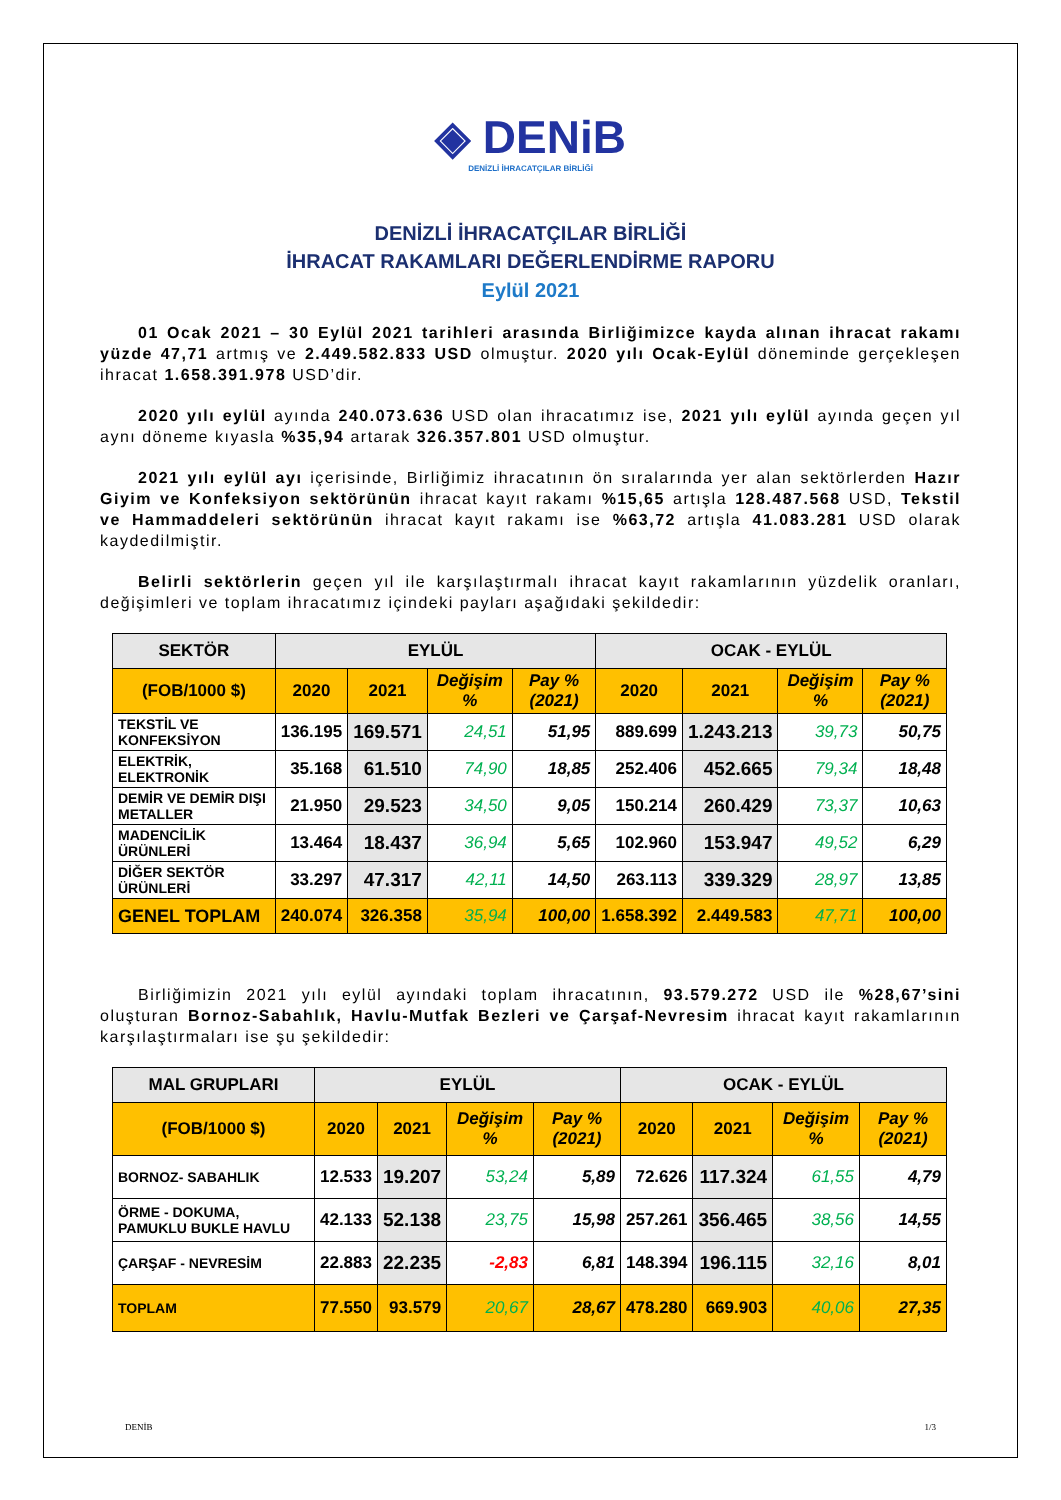◈ DENiB
DENİZLİ İHRACATÇILAR BİRLİĞİ
DENİZLİ İHRACATÇILAR BİRLİĞİ
İHRACAT RAKAMLARI DEĞERLENDİRME RAPORU
Eylül 2021
01 Ocak 2021 – 30 Eylül 2021 tarihleri arasında Birliğimizce kayda alınan ihracat rakamı yüzde 47,71 artmış ve 2.449.582.833 USD olmuştur. 2020 yılı Ocak-Eylül döneminde gerçekleşen ihracat 1.658.391.978 USD’dir.
2020 yılı eylül ayında 240.073.636 USD olan ihracatımız ise, 2021 yılı eylül ayında geçen yıl aynı döneme kıyasla %35,94 artarak 326.357.801 USD olmuştur.
2021 yılı eylül ayı içerisinde, Birliğimiz ihracatının ön sıralarında yer alan sektörlerden Hazır Giyim ve Konfeksiyon sektörünün ihracat kayıt rakamı %15,65 artışla 128.487.568 USD, Tekstil ve Hammaddeleri sektörünün ihracat kayıt rakamı ise %63,72 artışla 41.083.281 USD olarak kaydedilmiştir.
Belirli sektörlerin geçen yıl ile karşılaştırmalı ihracat kayıt rakamlarının yüzdelik oranları, değişimleri ve toplam ihracatımız içindeki payları aşağıdaki şekildedir:
| SEKTÖR | EYLÜL | | | | OCAK - EYLÜL | | | |
| --- | --- | --- | --- | --- | --- | --- | --- | --- |
| (FOB/1000 $) | 2020 | 2021 | Değişim % | Pay % (2021) | 2020 | 2021 | Değişim % | Pay % (2021) |
| TEKSTİL VE KONFEKSİYON | 136.195 | 169.571 | 24,51 | 51,95 | 889.699 | 1.243.213 | 39,73 | 50,75 |
| ELEKTRİK, ELEKTRONİK | 35.168 | 61.510 | 74,90 | 18,85 | 252.406 | 452.665 | 79,34 | 18,48 |
| DEMİR VE DEMİR DIŞI METALLER | 21.950 | 29.523 | 34,50 | 9,05 | 150.214 | 260.429 | 73,37 | 10,63 |
| MADENCİLİK ÜRÜNLERİ | 13.464 | 18.437 | 36,94 | 5,65 | 102.960 | 153.947 | 49,52 | 6,29 |
| DİĞER SEKTÖR ÜRÜNLERİ | 33.297 | 47.317 | 42,11 | 14,50 | 263.113 | 339.329 | 28,97 | 13,85 |
| GENEL TOPLAM | 240.074 | 326.358 | 35,94 | 100,00 | 1.658.392 | 2.449.583 | 47,71 | 100,00 |
Birliğimizin 2021 yılı eylül ayındaki toplam ihracatının, 93.579.272 USD ile %28,67’sini oluşturan Bornoz-Sabahlık, Havlu-Mutfak Bezleri ve Çarşaf-Nevresim ihracat kayıt rakamlarının karşılaştırmaları ise şu şekildedir:
| MAL GRUPLARI | EYLÜL | | | | OCAK - EYLÜL | | | |
| --- | --- | --- | --- | --- | --- | --- | --- | --- |
| (FOB/1000 $) | 2020 | 2021 | Değişim % | Pay % (2021) | 2020 | 2021 | Değişim % | Pay % (2021) |
| BORNOZ- SABAHLIK | 12.533 | 19.207 | 53,24 | 5,89 | 72.626 | 117.324 | 61,55 | 4,79 |
| ÖRME - DOKUMA, PAMUKLU BUKLE HAVLU | 42.133 | 52.138 | 23,75 | 15,98 | 257.261 | 356.465 | 38,56 | 14,55 |
| ÇARŞAF - NEVRESİM | 22.883 | 22.235 | -2,83 | 6,81 | 148.394 | 196.115 | 32,16 | 8,01 |
| TOPLAM | 77.550 | 93.579 | 20,67 | 28,67 | 478.280 | 669.903 | 40,06 | 27,35 |
DENİB 1/3